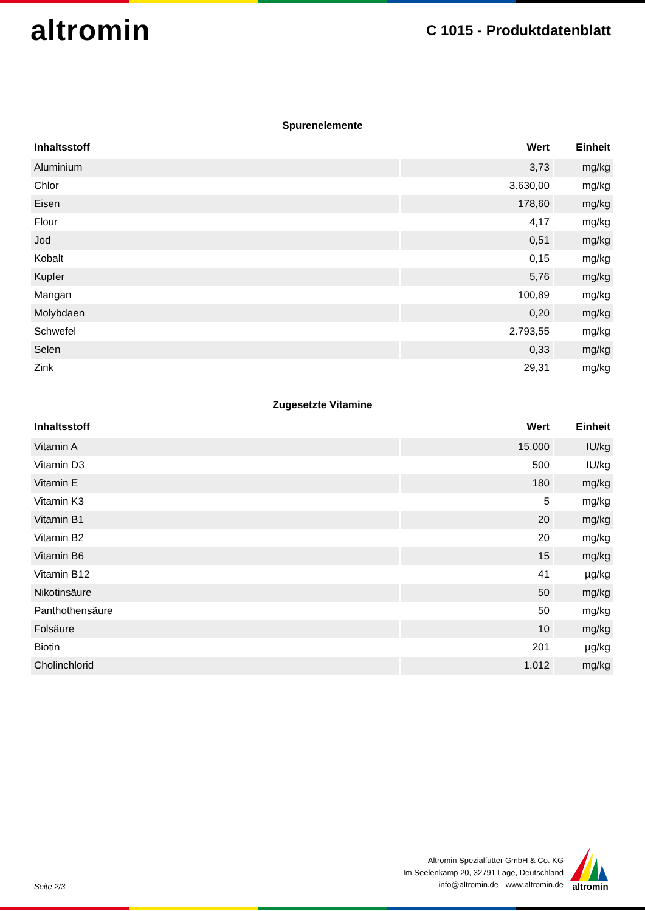altromin
C 1015 - Produktdatenblatt
Spurenelemente
| Inhaltsstoff | Wert | Einheit |
| --- | --- | --- |
| Aluminium | 3,73 | mg/kg |
| Chlor | 3.630,00 | mg/kg |
| Eisen | 178,60 | mg/kg |
| Flour | 4,17 | mg/kg |
| Jod | 0,51 | mg/kg |
| Kobalt | 0,15 | mg/kg |
| Kupfer | 5,76 | mg/kg |
| Mangan | 100,89 | mg/kg |
| Molybdaen | 0,20 | mg/kg |
| Schwefel | 2.793,55 | mg/kg |
| Selen | 0,33 | mg/kg |
| Zink | 29,31 | mg/kg |
Zugesetzte Vitamine
| Inhaltsstoff | Wert | Einheit |
| --- | --- | --- |
| Vitamin A | 15.000 | IU/kg |
| Vitamin D3 | 500 | IU/kg |
| Vitamin E | 180 | mg/kg |
| Vitamin K3 | 5 | mg/kg |
| Vitamin B1 | 20 | mg/kg |
| Vitamin B2 | 20 | mg/kg |
| Vitamin B6 | 15 | mg/kg |
| Vitamin B12 | 41 | µg/kg |
| Nikotinsäure | 50 | mg/kg |
| Panthothensäure | 50 | mg/kg |
| Folsäure | 10 | mg/kg |
| Biotin | 201 | µg/kg |
| Cholinchlorid | 1.012 | mg/kg |
Seite 2/3
Altromin Spezialfutter GmbH & Co. KG
Im Seelenkamp 20, 32791 Lage, Deutschland
info@altromin.de - www.altromin.de
altromin